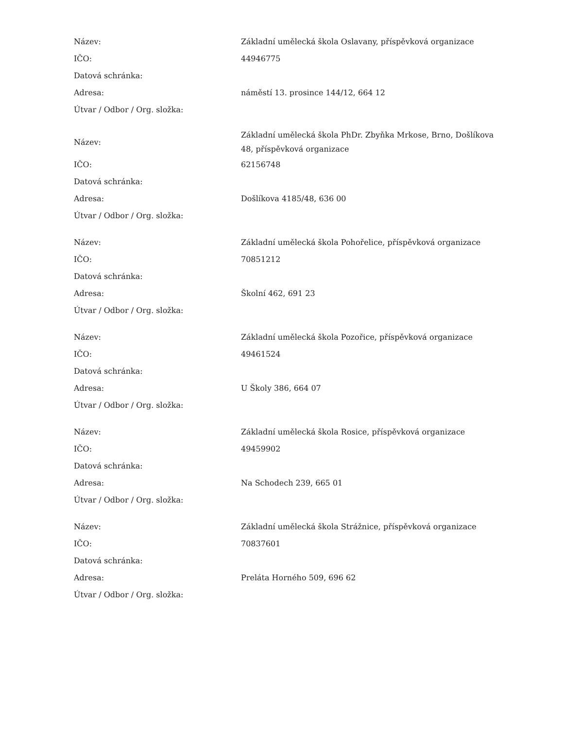| Název: | Základní umělecká škola Oslavany, příspěvková organizace |
| IČO: | 44946775 |
| Datová schránka: | |
| Adresa: | náměstí 13. prosince 144/12, 664 12 |
| Útvar / Odbor / Org. složka: | |
| Název: | Základní umělecká škola PhDr. Zbyňka Mrkose, Brno, Došlíkova 48, příspěvková organizace |
| IČO: | 62156748 |
| Datová schránka: | |
| Adresa: | Došlíkova 4185/48, 636 00 |
| Útvar / Odbor / Org. složka: | |
| Název: | Základní umělecká škola Pohořelice, příspěvková organizace |
| IČO: | 70851212 |
| Datová schránka: | |
| Adresa: | Školní 462, 691 23 |
| Útvar / Odbor / Org. složka: | |
| Název: | Základní umělecká škola Pozořice, příspěvková organizace |
| IČO: | 49461524 |
| Datová schránka: | |
| Adresa: | U Školy 386, 664 07 |
| Útvar / Odbor / Org. složka: | |
| Název: | Základní umělecká škola Rosice, příspěvková organizace |
| IČO: | 49459902 |
| Datová schránka: | |
| Adresa: | Na Schodech 239, 665 01 |
| Útvar / Odbor / Org. složka: | |
| Název: | Základní umělecká škola Strážnice, příspěvková organizace |
| IČO: | 70837601 |
| Datová schránka: | |
| Adresa: | Preláta Horného 509, 696 62 |
| Útvar / Odbor / Org. složka: | |